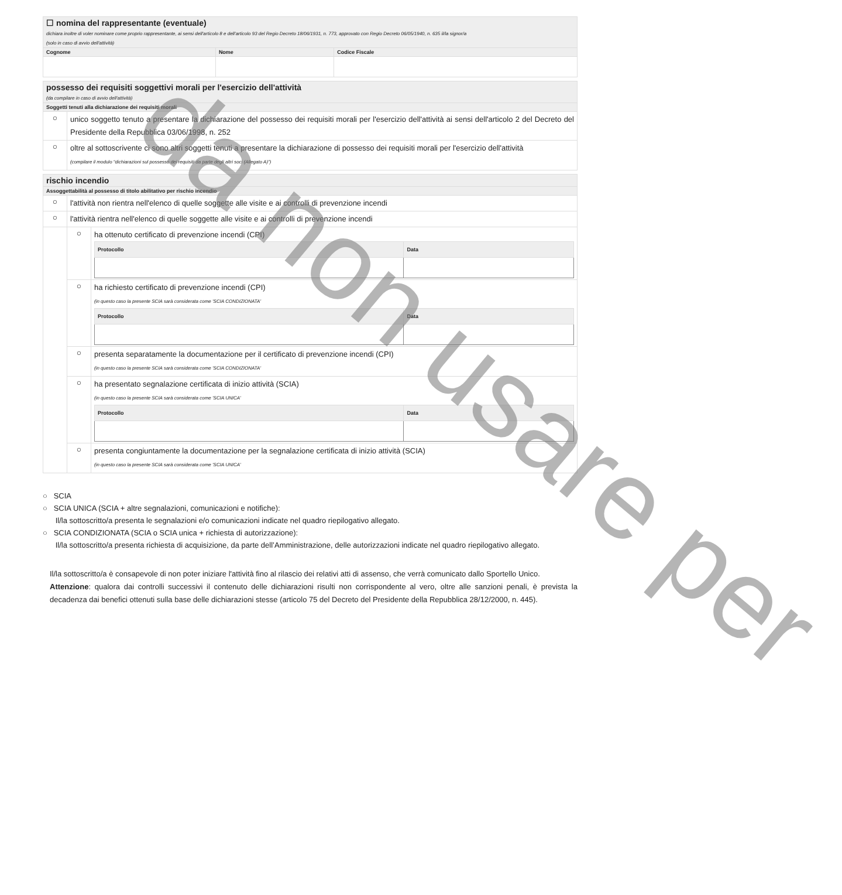| ☐ nomina del rappresentante (eventuale) dichiara inoltre di voler nominare come proprio rappresentante, ai sensi dell'articolo 8 e dell'articolo 93 del Regio Decreto 18/06/1931, n. 773, approvato con Regio Decreto 06/05/1940, n. 635 il/la signor/a (solo in caso di avvio dell'attività) | | |
| Cognome | Nome | Codice Fiscale |
| possesso dei requisiti soggettivi morali per l'esercizio dell'attività (da compilare in caso di avvio dell'attività) | |
| Soggetti tenuti alla dichiarazione dei requisiti morali | |
| ○ | unico soggetto tenuto a presentare la dichiarazione del possesso dei requisiti morali per l'esercizio dell'attività ai sensi dell'articolo 2 del Decreto del Presidente della Repubblica 03/06/1998, n. 252 |
| ○ | oltre al sottoscrivente ci sono altri soggetti tenuti a presentare la dichiarazione di possesso dei requisiti morali per l'esercizio dell'attività (compilare il modulo “dichiarazioni sul possesso dei requisiti da parte degli altri soci (Allegato A)”) |
| rischio incendio | | |
| Assoggettabilità al possesso di titolo abilitativo per rischio incendio | | |
| ○ | l'attività non rientra nell'elenco di quelle soggette alle visite e ai controlli di prevenzione incendi | |
| ○ | l'attività rientra nell'elenco di quelle soggette alle visite e ai controlli di prevenzione incendi | |
| | ○ | ha ottenuto certificato di prevenzione incendi (CPI) / Protocollo / Data / / --- / --- / |
| | ○ | ha richiesto certificato di prevenzione incendi (CPI) (in questo caso la presente SCIA sarà considerata come 'SCIA CONDIZIONATA' / Protocollo / Data / / --- / --- / |
| | ○ | presenta separatamente la documentazione per il certificato di prevenzione incendi (CPI) (in questo caso la presente SCIA sarà considerata come 'SCIA CONDIZIONATA' |
| | ○ | ha presentato segnalazione certificata di inizio attività (SCIA) (in questo caso la presente SCIA sarà considerata come 'SCIA UNICA' / Protocollo / Data / / --- / --- / |
| | ○ | presenta congiuntamente la documentazione per la segnalazione certificata di inizio attività (SCIA) (in questo caso la presente SCIA sarà considerata come 'SCIA UNICA' |
○ SCIA
○ SCIA UNICA (SCIA + altre segnalazioni, comunicazioni e notifiche):
Il/la sottoscritto/a presenta le segnalazioni e/o comunicazioni indicate nel quadro riepilogativo allegato.
○ SCIA CONDIZIONATA (SCIA o SCIA unica + richiesta di autorizzazione):
Il/la sottoscritto/a presenta richiesta di acquisizione, da parte dell’Amministrazione, delle autorizzazioni indicate nel quadro riepilogativo allegato.
Il/la sottoscritto/a è consapevole di non poter iniziare l'attività fino al rilascio dei relativi atti di assenso, che verrà comunicato dallo Sportello Unico.
Attenzione: qualora dai controlli successivi il contenuto delle dichiarazioni risulti non corrispondente al vero, oltre alle sanzioni penali, è prevista la decadenza dai benefici ottenuti sulla base delle dichiarazioni stesse (articolo 75 del Decreto del Presidente della Repubblica 28/12/2000, n. 445).
da non usare per